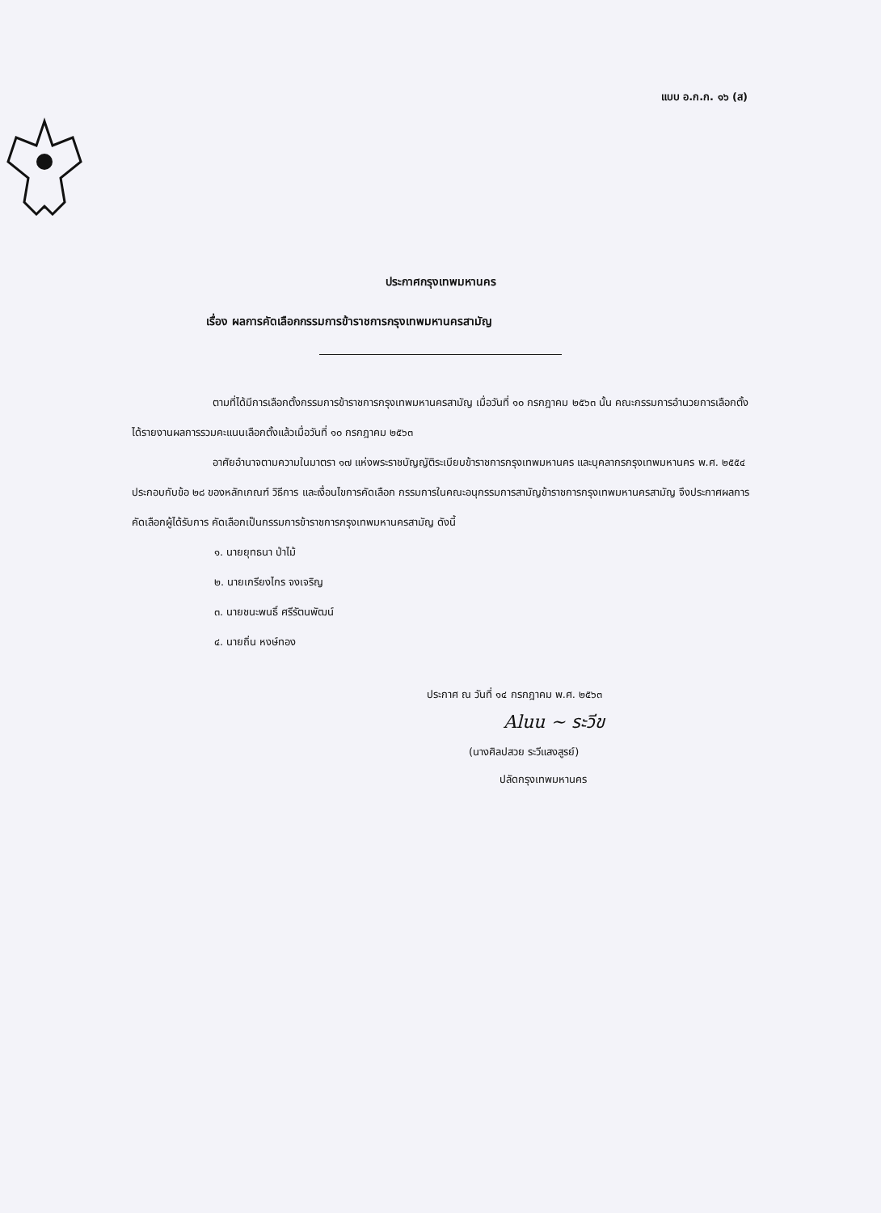แบบ อ.ก.ก. ๑๖ (ส)
ประกาศกรุงเทพมหานคร
เรื่อง ผลการคัดเลือกกรรมการข้าราชการกรุงเทพมหานครสามัญ
ตามที่ได้มีการเลือกตั้งกรรมการข้าราชการกรุงเทพมหานครสามัญ เมื่อวันที่ ๑๐ กรกฎาคม ๒๕๖๓ นั้น คณะกรรมการอำนวยการเลือกตั้งได้รายงานผลการรวมคะแนนเลือกตั้งแล้วเมื่อวันที่ ๑๐ กรกฎาคม ๒๕๖๓
อาศัยอำนาจตามความในมาตรา ๑๗ แห่งพระราชบัญญัติระเบียบข้าราชการกรุงเทพมหานคร และบุคลากรกรุงเทพมหานคร พ.ศ. ๒๕๕๔ ประกอบกับข้อ ๒๘ ของหลักเกณฑ์ วิธีการ และเงื่อนไขการคัดเลือก กรรมการในคณะอนุกรรมการสามัญข้าราชการกรุงเทพมหานครสามัญ จึงประกาศผลการคัดเลือกผู้ได้รับการ คัดเลือกเป็นกรรมการข้าราชการกรุงเทพมหานครสามัญ ดังนี้
๑. นายยุทธนา ป่าไม้
๒. นายเกรียงไกร จงเจริญ
๓. นายชนะพนธิ์ ศรีรัตนพัฒน์
๔. นายถิ่น หงษ์ทอง
ประกาศ ณ วันที่ ๑๔ กรกฎาคม พ.ศ. ๒๕๖๓
Aluu ~ ระวีข
(นางศิลปสวย ระวีแสงสูรย์)
ปลัดกรุงเทพมหานคร